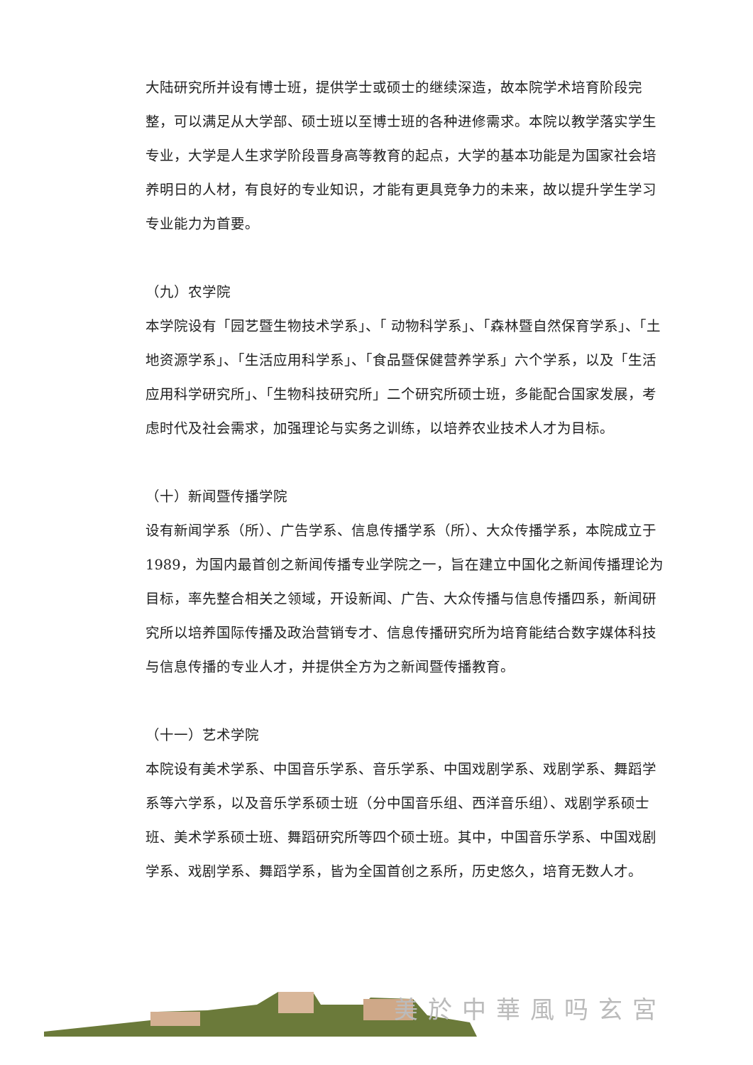大陆研究所并设有博士班，提供学士或硕士的继续深造，故本院学术培育阶段完整，可以满足从大学部、硕士班以至博士班的各种进修需求。本院以教学落实学生专业，大学是人生求学阶段晋身高等教育的起点，大学的基本功能是为国家社会培养明日的人材，有良好的专业知识，才能有更具竞争力的未来，故以提升学生学习专业能力为首要。
（九）农学院
本学院设有「园艺暨生物技术学系」、「 动物科学系」、「森林暨自然保育学系」、「土地资源学系」、「生活应用科学系」、「食品暨保健营养学系」六个学系，以及「生活应用科学研究所」、「生物科技研究所」二个研究所硕士班，多能配合国家发展，考虑时代及社会需求，加强理论与实务之训练，以培养农业技术人才为目标。
（十）新闻暨传播学院
设有新闻学系（所）、广告学系、信息传播学系（所）、大众传播学系，本院成立于 1989，为国内最首创之新闻传播专业学院之一，旨在建立中国化之新闻传播理论为目标，率先整合相关之领域，开设新闻、广告、大众传播与信息传播四系，新闻研究所以培养国际传播及政治营销专才、信息传播研究所为培育能结合数字媒体科技与信息传播的专业人才，并提供全方为之新闻暨传播教育。
（十一）艺术学院
本院设有美术学系、中国音乐学系、音乐学系、中国戏剧学系、戏剧学系、舞蹈学系等六学系，以及音乐学系硕士班（分中国音乐组、西洋音乐组）、戏剧学系硕士班、美术学系硕士班、舞蹈研究所等四个硕士班。其中，中国音乐学系、中国戏剧学系、戏剧学系、舞蹈学系，皆为全国首创之系所，历史悠久，培育无数人才。
美於中華風吗玄宮